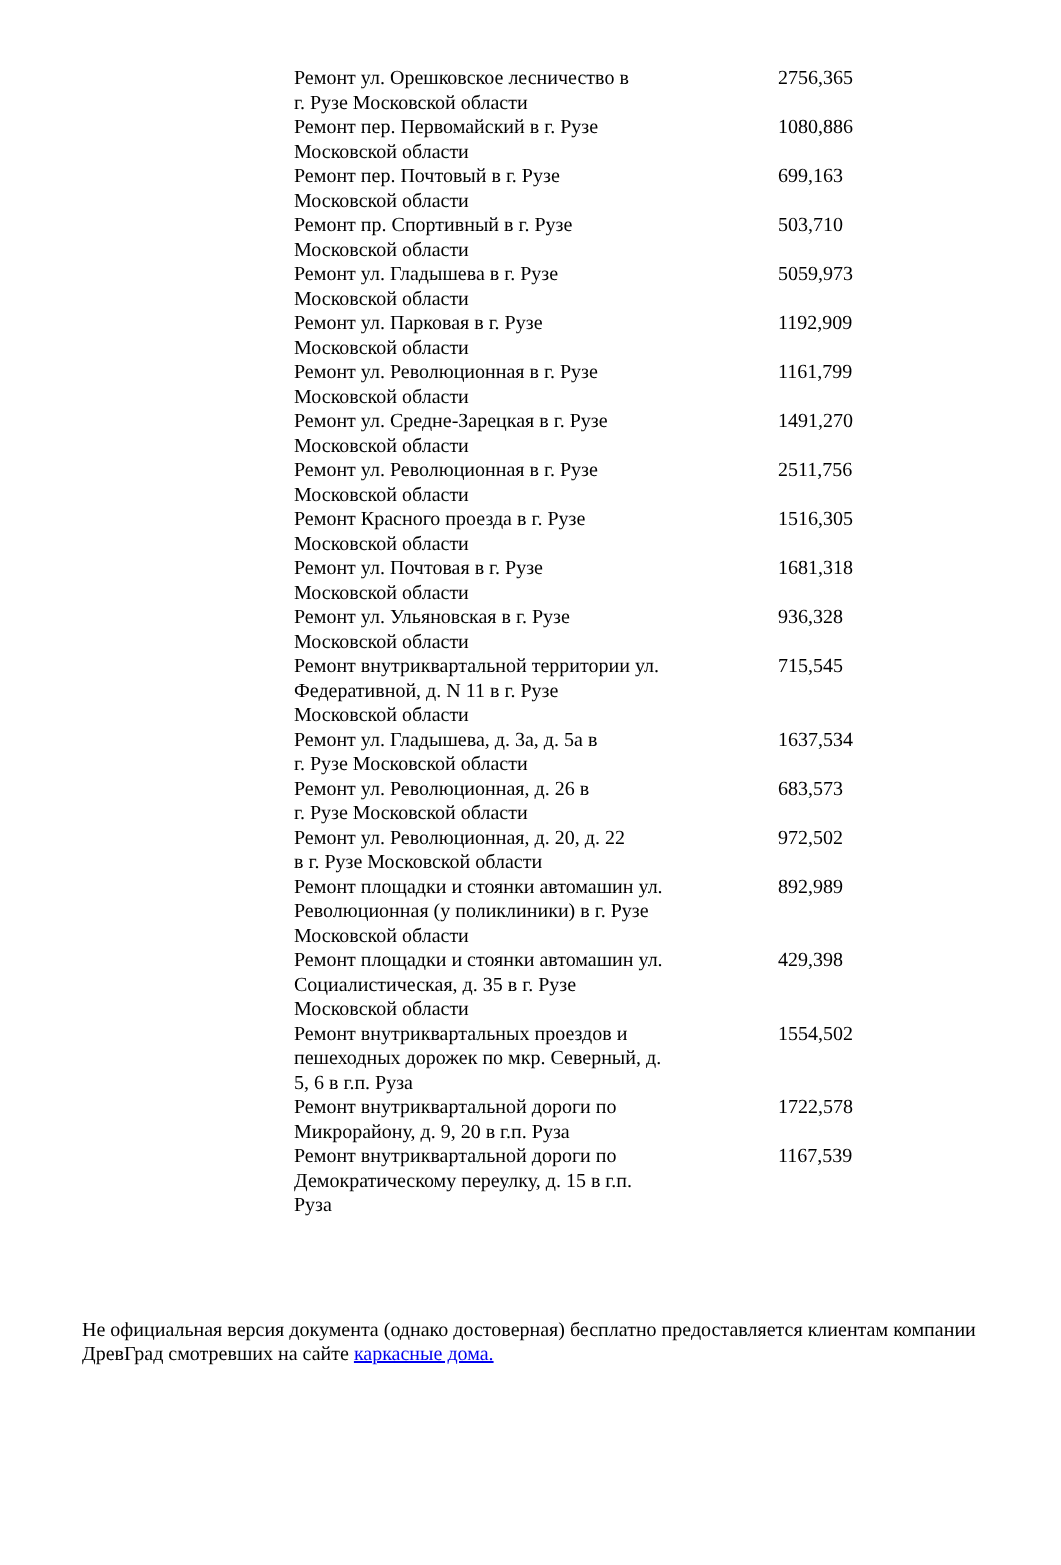| Ремонт ул. Орешковское лесничество в г. Рузе Московской области | 2756,365 |
| Ремонт пер. Первомайский в г. Рузе Московской области | 1080,886 |
| Ремонт пер. Почтовый в г. Рузе Московской области | 699,163 |
| Ремонт пр. Спортивный в г. Рузе Московской области | 503,710 |
| Ремонт ул. Гладышева в г. Рузе Московской области | 5059,973 |
| Ремонт ул. Парковая в г. Рузе Московской области | 1192,909 |
| Ремонт ул. Революционная в г. Рузе Московской области | 1161,799 |
| Ремонт ул. Средне-Зарецкая в г. Рузе Московской области | 1491,270 |
| Ремонт ул. Революционная в г. Рузе Московской области | 2511,756 |
| Ремонт Красного проезда в г. Рузе Московской области | 1516,305 |
| Ремонт ул. Почтовая в г. Рузе Московской области | 1681,318 |
| Ремонт ул. Ульяновская в г. Рузе Московской области | 936,328 |
| Ремонт внутриквартальной территории ул. Федеративной, д. N 11 в г. Рузе Московской области | 715,545 |
| Ремонт ул. Гладышева, д. 3а, д. 5а в г. Рузе Московской области | 1637,534 |
| Ремонт ул. Революционная, д. 26 в г. Рузе Московской области | 683,573 |
| Ремонт ул. Революционная, д. 20, д. 22 в г. Рузе Московской области | 972,502 |
| Ремонт площадки и стоянки автомашин ул. Революционная (у поликлиники) в г. Рузе Московской области | 892,989 |
| Ремонт площадки и стоянки автомашин ул. Социалистическая, д. 35 в г. Рузе Московской области | 429,398 |
| Ремонт внутриквартальных проездов и пешеходных дорожек по мкр. Северный, д. 5, 6 в г.п. Руза | 1554,502 |
| Ремонт внутриквартальной дороги по Микрорайону, д. 9, 20 в г.п. Руза | 1722,578 |
| Ремонт внутриквартальной дороги по Демократическому переулку, д. 15 в г.п. Руза | 1167,539 |
Не официальная версия документа (однако достоверная) бесплатно предоставляется клиентам компании
ДревГрад смотревших на сайте каркасные дома.